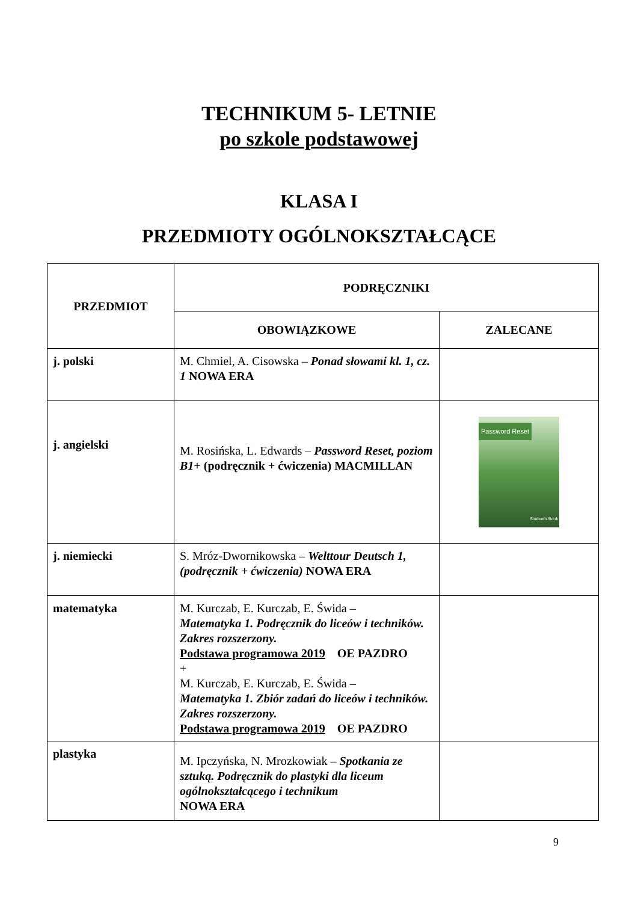TECHNIKUM 5- LETNIE
po szkole podstawowej
KLASA I
PRZEDMIOTY OGÓLNOKSZTAŁCĄCE
| PRZEDMIOT | PODRĘCZNIKI | |
| --- | --- | --- |
| | OBOWIĄZKOWE | ZALECANE |
| j. polski | M. Chmiel, A. Cisowska – Ponad słowami kl. 1, cz. 1 NOWA ERA | |
| j. angielski | M. Rosińska, L. Edwards – Password Reset, poziom B1 + (podręcznik + ćwiczenia) MACMILLAN | Password Reset Student's Book |
| j. niemiecki | S. Mróz-Dwornikowska – Welttour Deutsch 1, (podręcznik + ćwiczenia) NOWA ERA | |
| matematyka | M. Kurczab, E. Kurczab, E. Świda – Matematyka 1. Podręcznik do liceów i techników. Zakres rozszerzony. Podstawa programowa 2019 OE PAZDRO + M. Kurczab, E. Kurczab, E. Świda – Matematyka 1. Zbiór zadań do liceów i techników. Zakres rozszerzony. Podstawa programowa 2019 OE PAZDRO | |
| plastyka | M. Ipczyńska, N. Mrozkowiak – Spotkania ze sztuką. Podręcznik do plastyki dla liceum ogólnokształcącego i technikum NOWA ERA | |
9